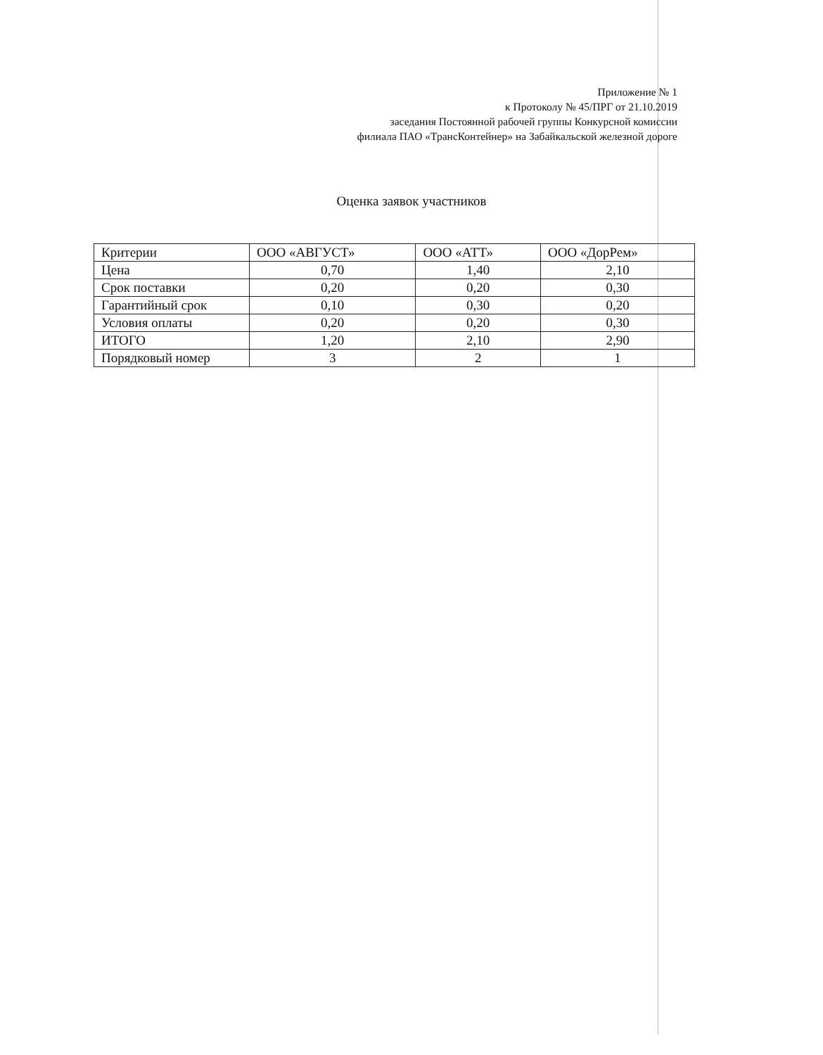Приложение № 1
к Протоколу № 45/ПРГ от 21.10.2019
заседания Постоянной рабочей группы Конкурсной комиссии
филиала ПАО «ТрансКонтейнер» на Забайкальской железной дороге
Оценка заявок участников
| Критерии | ООО «АВГУСТ» | ООО «АТТ» | ООО «ДорРем» |
| --- | --- | --- | --- |
| Цена | 0,70 | 1,40 | 2,10 |
| Срок поставки | 0,20 | 0,20 | 0,30 |
| Гарантийный срок | 0,10 | 0,30 | 0,20 |
| Условия оплаты | 0,20 | 0,20 | 0,30 |
| ИТОГО | 1,20 | 2,10 | 2,90 |
| Порядковый номер | 3 | 2 | 1 |